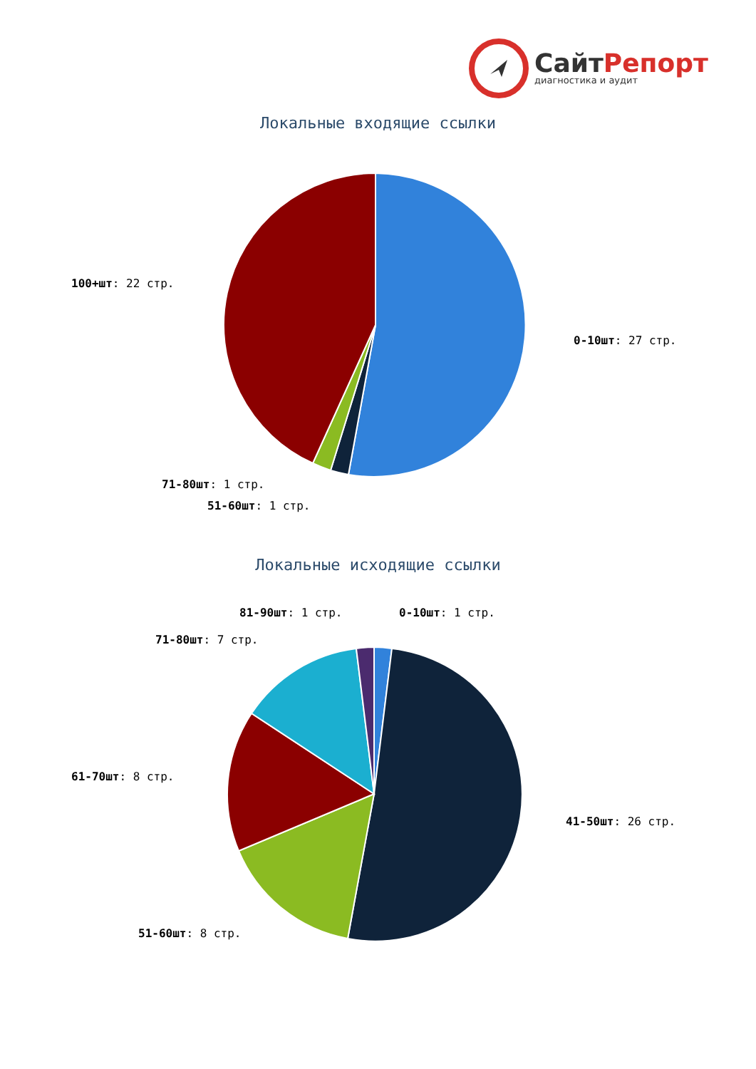СайтРепорт
диагностика и аудит
Локальные входящие ссылки
100+шт: 22 стр.
0-10шт: 27 стр.
71-80шт: 1 стр.
51-60шт: 1 стр.
Локальные исходящие ссылки
81-90шт: 1 стр. 0-10шт: 1 стр.
71-80шт: 7 стр.
61-70шт: 8 стр.
41-50шт: 26 стр.
51-60шт: 8 стр.